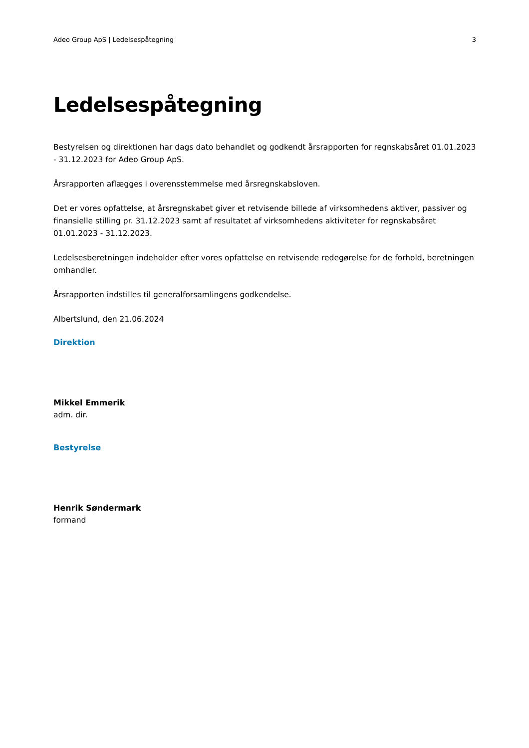Adeo Group ApS | Ledelsespåtegning 3
Ledelsespåtegning
Bestyrelsen og direktionen har dags dato behandlet og godkendt årsrapporten for regnskabsåret 01.01.2023 - 31.12.2023 for Adeo Group ApS.
Årsrapporten aflægges i overensstemmelse med årsregnskabsloven.
Det er vores opfattelse, at årsregnskabet giver et retvisende billede af virksomhedens aktiver, passiver og finansielle stilling pr. 31.12.2023 samt af resultatet af virksomhedens aktiviteter for regnskabsåret 01.01.2023 - 31.12.2023.
Ledelsesberetningen indeholder efter vores opfattelse en retvisende redegørelse for de forhold, beretningen omhandler.
Årsrapporten indstilles til generalforsamlingens godkendelse.
Albertslund, den 21.06.2024
Direktion
Mikkel Emmerik
adm. dir.
Bestyrelse
Henrik Søndermark
formand